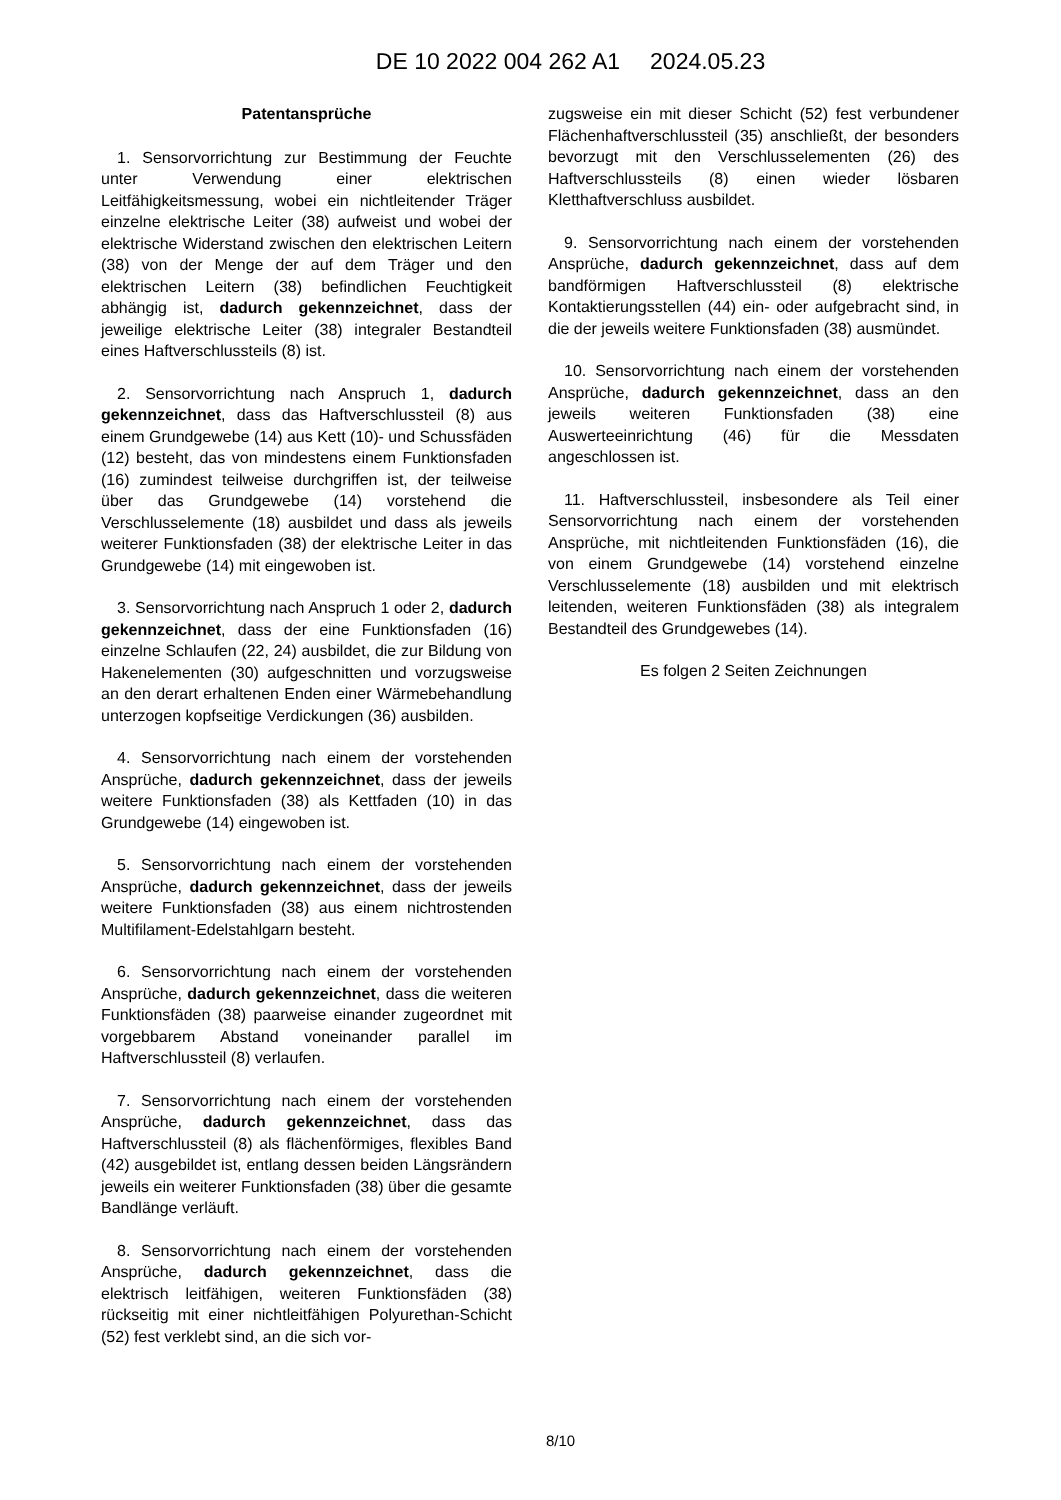DE 10 2022 004 262 A1 2024.05.23
Patentansprüche
1. Sensorvorrichtung zur Bestimmung der Feuchte unter Verwendung einer elektrischen Leitfähigkeitsmessung, wobei ein nichtleitender Träger einzelne elektrische Leiter (38) aufweist und wobei der elektrische Widerstand zwischen den elektrischen Leitern (38) von der Menge der auf dem Träger und den elektrischen Leitern (38) befindlichen Feuchtigkeit abhängig ist, dadurch gekennzeichnet, dass der jeweilige elektrische Leiter (38) integraler Bestandteil eines Haftverschlussteils (8) ist.
2. Sensorvorrichtung nach Anspruch 1, dadurch gekennzeichnet, dass das Haftverschlussteil (8) aus einem Grundgewebe (14) aus Kett (10)- und Schussfäden (12) besteht, das von mindestens einem Funktionsfaden (16) zumindest teilweise durchgriffen ist, der teilweise über das Grundgewebe (14) vorstehend die Verschlusselemente (18) ausbildet und dass als jeweils weiterer Funktionsfaden (38) der elektrische Leiter in das Grundgewebe (14) mit eingewoben ist.
3. Sensorvorrichtung nach Anspruch 1 oder 2, dadurch gekennzeichnet, dass der eine Funktionsfaden (16) einzelne Schlaufen (22, 24) ausbildet, die zur Bildung von Hakenelementen (30) aufgeschnitten und vorzugsweise an den derart erhaltenen Enden einer Wärmebehandlung unterzogen kopfseitige Verdickungen (36) ausbilden.
4. Sensorvorrichtung nach einem der vorstehenden Ansprüche, dadurch gekennzeichnet, dass der jeweils weitere Funktionsfaden (38) als Kettfaden (10) in das Grundgewebe (14) eingewoben ist.
5. Sensorvorrichtung nach einem der vorstehenden Ansprüche, dadurch gekennzeichnet, dass der jeweils weitere Funktionsfaden (38) aus einem nichtrostenden Multifilament-Edelstahlgarn besteht.
6. Sensorvorrichtung nach einem der vorstehenden Ansprüche, dadurch gekennzeichnet, dass die weiteren Funktionsfäden (38) paarweise einander zugeordnet mit vorgebbarem Abstand voneinander parallel im Haftverschlussteil (8) verlaufen.
7. Sensorvorrichtung nach einem der vorstehenden Ansprüche, dadurch gekennzeichnet, dass das Haftverschlussteil (8) als flächenförmiges, flexibles Band (42) ausgebildet ist, entlang dessen beiden Längsrändern jeweils ein weiterer Funktionsfaden (38) über die gesamte Bandlänge verläuft.
8. Sensorvorrichtung nach einem der vorstehenden Ansprüche, dadurch gekennzeichnet, dass die elektrisch leitfähigen, weiteren Funktionsfäden (38) rückseitig mit einer nichtleitfähigen Polyurethan-Schicht (52) fest verklebt sind, an die sich vor-
zugsweise ein mit dieser Schicht (52) fest verbundener Flächenhaftverschlussteil (35) anschließt, der besonders bevorzugt mit den Verschlusselementen (26) des Haftverschlussteils (8) einen wieder lösbaren Kletthaftverschluss ausbildet.
9. Sensorvorrichtung nach einem der vorstehenden Ansprüche, dadurch gekennzeichnet, dass auf dem bandförmigen Haftverschlussteil (8) elektrische Kontaktierungsstellen (44) ein- oder aufgebracht sind, in die der jeweils weitere Funktionsfaden (38) ausmündet.
10. Sensorvorrichtung nach einem der vorstehenden Ansprüche, dadurch gekennzeichnet, dass an den jeweils weiteren Funktionsfaden (38) eine Auswerteeinrichtung (46) für die Messdaten angeschlossen ist.
11. Haftverschlussteil, insbesondere als Teil einer Sensorvorrichtung nach einem der vorstehenden Ansprüche, mit nichtleitenden Funktionsfäden (16), die von einem Grundgewebe (14) vorstehend einzelne Verschlusselemente (18) ausbilden und mit elektrisch leitenden, weiteren Funktionsfäden (38) als integralem Bestandteil des Grundgewebes (14).
Es folgen 2 Seiten Zeichnungen
8/10